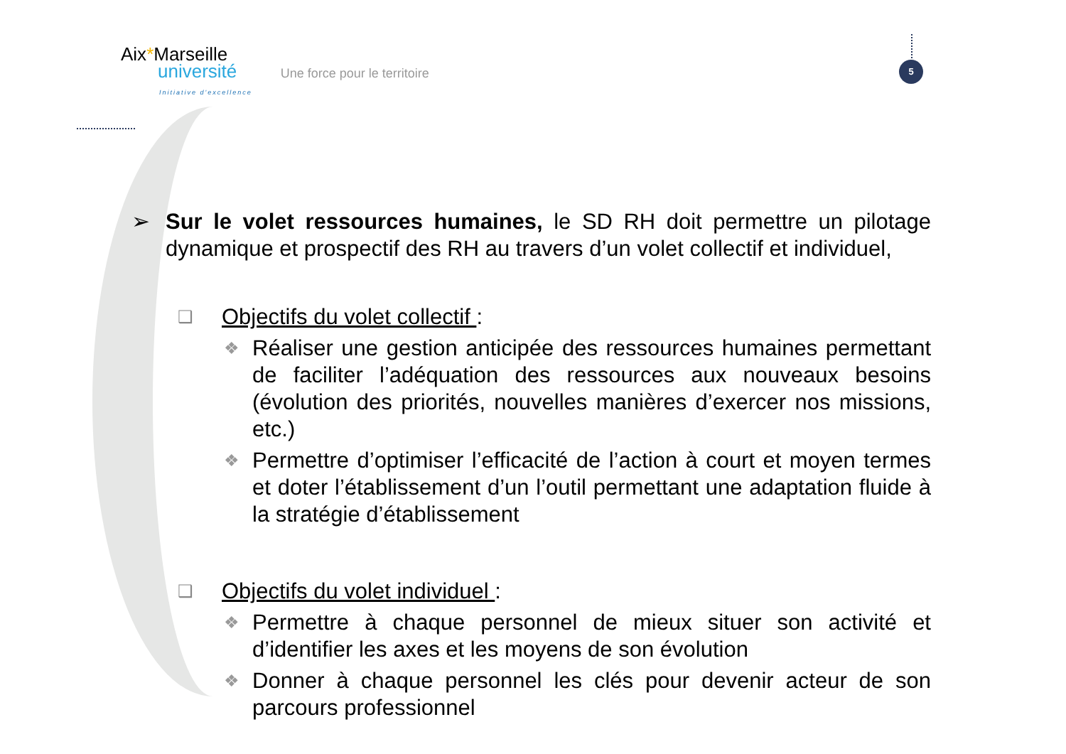Aix*Marseille
université
Initiative d'excellence
Une force pour le territoire
5
➢ Sur le volet ressources humaines, le SD RH doit permettre un pilotage dynamique et prospectif des RH au travers d’un volet collectif et individuel,
❑
Objectifs du volet collectif :
❖
Réaliser une gestion anticipée des ressources humaines permettant de faciliter l’adéquation des ressources aux nouveaux besoins (évolution des priorités, nouvelles manières d’exercer nos missions, etc.)
❖
Permettre d’optimiser l’efficacité de l’action à court et moyen termes et doter l’établissement d’un l’outil permettant une adaptation fluide à la stratégie d’établissement
❑
Objectifs du volet individuel :
❖
Permettre à chaque personnel de mieux situer son activité et d’identifier les axes et les moyens de son évolution
❖
Donner à chaque personnel les clés pour devenir acteur de son parcours professionnel